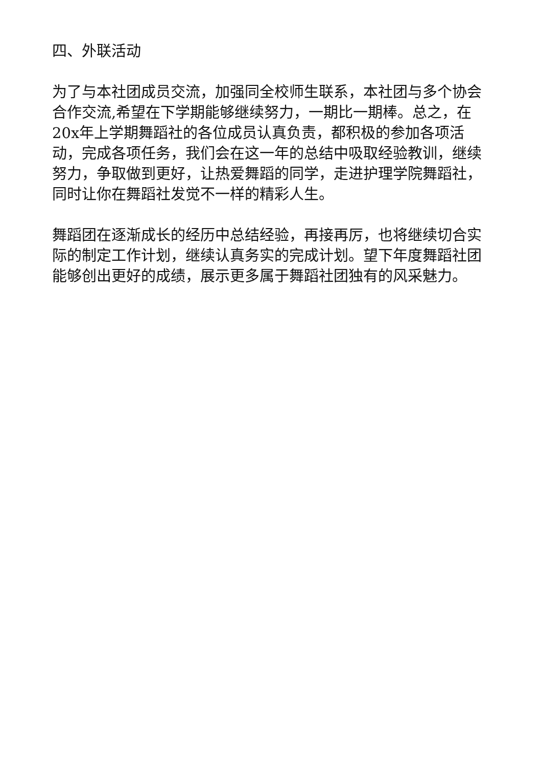四、外联活动
为了与本社团成员交流，加强同全校师生联系，本社团与多个协会合作交流,希望在下学期能够继续努力，一期比一期棒。总之，在20x年上学期舞蹈社的各位成员认真负责，都积极的参加各项活动，完成各项任务，我们会在这一年的总结中吸取经验教训，继续努力，争取做到更好，让热爱舞蹈的同学，走进护理学院舞蹈社，同时让你在舞蹈社发觉不一样的精彩人生。
舞蹈团在逐渐成长的经历中总结经验，再接再厉，也将继续切合实际的制定工作计划，继续认真务实的完成计划。望下年度舞蹈社团能够创出更好的成绩，展示更多属于舞蹈社团独有的风采魅力。